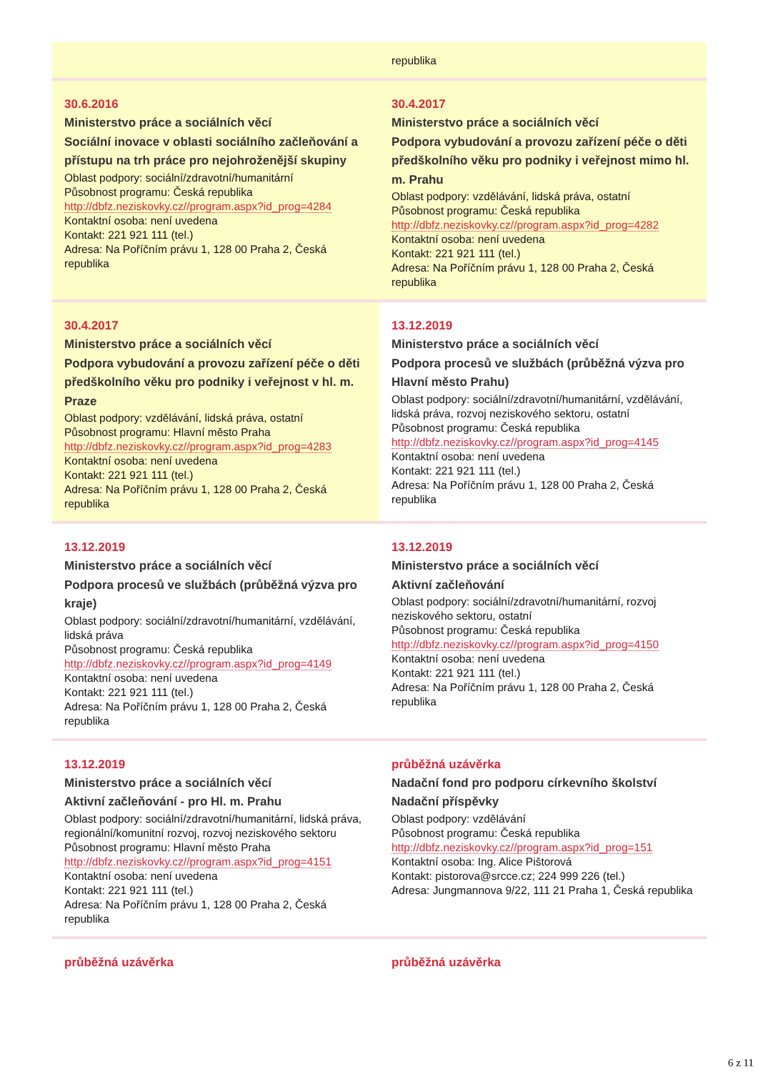| | republika |
| 30.6.2016 Ministerstvo práce a sociálních věcí Sociální inovace v oblasti sociálního začleňování a přístupu na trh práce pro nejohroženější skupiny Oblast podpory: sociální/zdravotní/humanitární Působnost programu: Česká republika http://dbfz.neziskovky.cz//program.aspx?id_prog=4284 Kontaktní osoba: není uvedena Kontakt: 221 921 111 (tel.) Adresa: Na Poříčním právu 1, 128 00 Praha 2, Česká republika | 30.4.2017 Ministerstvo práce a sociálních věcí Podpora vybudování a provozu zařízení péče o děti předškolního věku pro podniky i veřejnost mimo hl. m. Prahu Oblast podpory: vzdělávání, lidská práva, ostatní Působnost programu: Česká republika http://dbfz.neziskovky.cz//program.aspx?id_prog=4282 Kontaktní osoba: není uvedena Kontakt: 221 921 111 (tel.) Adresa: Na Poříčním právu 1, 128 00 Praha 2, Česká republika |
| 30.4.2017 Ministerstvo práce a sociálních věcí Podpora vybudování a provozu zařízení péče o děti předškolního věku pro podniky i veřejnost v hl. m. Praze Oblast podpory: vzdělávání, lidská práva, ostatní Působnost programu: Hlavní město Praha http://dbfz.neziskovky.cz//program.aspx?id_prog=4283 Kontaktní osoba: není uvedena Kontakt: 221 921 111 (tel.) Adresa: Na Poříčním právu 1, 128 00 Praha 2, Česká republika | 13.12.2019 Ministerstvo práce a sociálních věcí Podpora procesů ve službách (průběžná výzva pro Hlavní město Prahu) Oblast podpory: sociální/zdravotní/humanitární, vzdělávání, lidská práva, rozvoj neziskového sektoru, ostatní Působnost programu: Česká republika http://dbfz.neziskovky.cz//program.aspx?id_prog=4145 Kontaktní osoba: není uvedena Kontakt: 221 921 111 (tel.) Adresa: Na Poříčním právu 1, 128 00 Praha 2, Česká republika |
| 13.12.2019 Ministerstvo práce a sociálních věcí Podpora procesů ve službách (průběžná výzva pro kraje) Oblast podpory: sociální/zdravotní/humanitární, vzdělávání, lidská práva Působnost programu: Česká republika http://dbfz.neziskovky.cz//program.aspx?id_prog=4149 Kontaktní osoba: není uvedena Kontakt: 221 921 111 (tel.) Adresa: Na Poříčním právu 1, 128 00 Praha 2, Česká republika | 13.12.2019 Ministerstvo práce a sociálních věcí Aktivní začleňování Oblast podpory: sociální/zdravotní/humanitární, rozvoj neziskového sektoru, ostatní Působnost programu: Česká republika http://dbfz.neziskovky.cz//program.aspx?id_prog=4150 Kontaktní osoba: není uvedena Kontakt: 221 921 111 (tel.) Adresa: Na Poříčním právu 1, 128 00 Praha 2, Česká republika |
| 13.12.2019 Ministerstvo práce a sociálních věcí Aktivní začleňování - pro Hl. m. Prahu Oblast podpory: sociální/zdravotní/humanitární, lidská práva, regionální/komunitní rozvoj, rozvoj neziskového sektoru Působnost programu: Hlavní město Praha http://dbfz.neziskovky.cz//program.aspx?id_prog=4151 Kontaktní osoba: není uvedena Kontakt: 221 921 111 (tel.) Adresa: Na Poříčním právu 1, 128 00 Praha 2, Česká republika | průběžná uzávěrka Nadační fond pro podporu církevního školství Nadační příspěvky Oblast podpory: vzdělávání Působnost programu: Česká republika http://dbfz.neziskovky.cz//program.aspx?id_prog=151 Kontaktní osoba: Ing. Alice Pištorová Kontakt: pistorova@srcce.cz; 224 999 226 (tel.) Adresa: Jungmannova 9/22, 111 21 Praha 1, Česká republika |
| průběžná uzávěrka | průběžná uzávěrka |
6 z 11